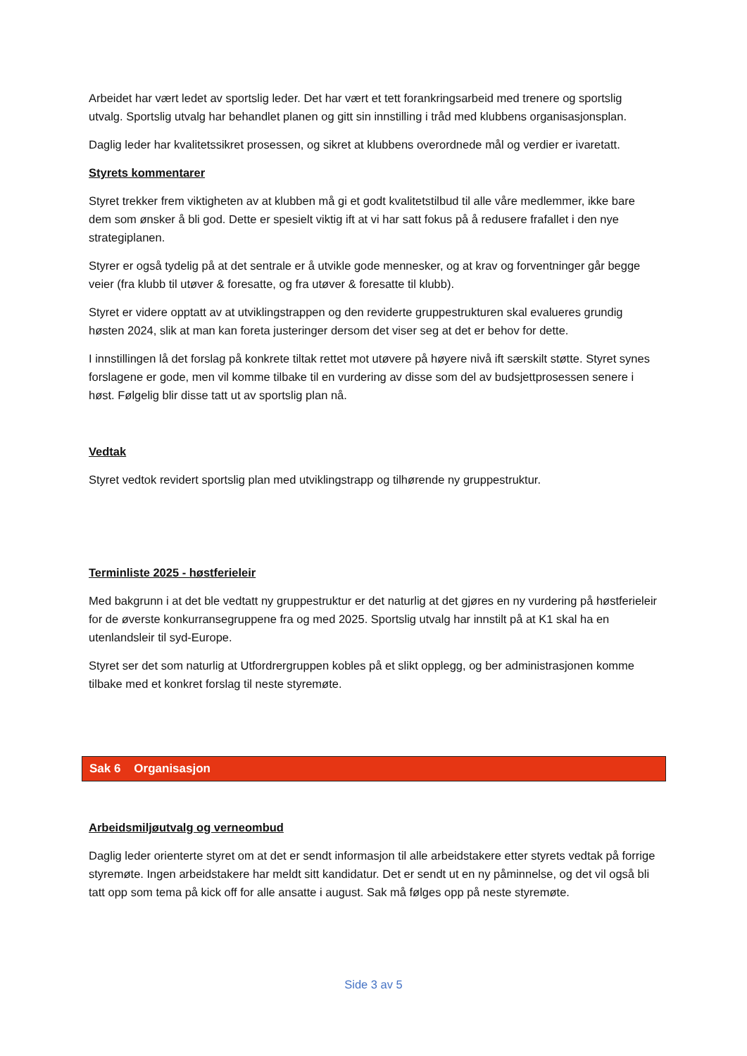Arbeidet har vært ledet av sportslig leder. Det har vært et tett forankringsarbeid med trenere og sportslig utvalg. Sportslig utvalg har behandlet planen og gitt sin innstilling i tråd med klubbens organisasjonsplan.
Daglig leder har kvalitetssikret prosessen, og sikret at klubbens overordnede mål og verdier er ivaretatt.
Styrets kommentarer
Styret trekker frem viktigheten av at klubben må gi et godt kvalitetstilbud til alle våre medlemmer, ikke bare dem som ønsker å bli god. Dette er spesielt viktig ift at vi har satt fokus på å redusere frafallet i den nye strategiplanen.
Styrer er også tydelig på at det sentrale er å utvikle gode mennesker, og at krav og forventninger går begge veier (fra klubb til utøver & foresatte, og fra utøver & foresatte til klubb).
Styret er videre opptatt av at utviklingstrappen og den reviderte gruppestrukturen skal evalueres grundig høsten 2024, slik at man kan foreta justeringer dersom det viser seg at det er behov for dette.
I innstillingen lå det forslag på konkrete tiltak rettet mot utøvere på høyere nivå ift særskilt støtte. Styret synes forslagene er gode, men vil komme tilbake til en vurdering av disse som del av budsjettprosessen senere i høst. Følgelig blir disse tatt ut av sportslig plan nå.
Vedtak
Styret vedtok revidert sportslig plan med utviklingstrapp og tilhørende ny gruppestruktur.
Terminliste 2025 - høstferieleir
Med bakgrunn i at det ble vedtatt ny gruppestruktur er det naturlig at det gjøres en ny vurdering på høstferieleir for de øverste konkurransegruppene fra og med 2025. Sportslig utvalg har innstilt på at K1 skal ha en utenlandsleir til syd-Europe.
Styret ser det som naturlig at Utfordrergruppen kobles på et slikt opplegg, og ber administrasjonen komme tilbake med et konkret forslag til neste styremøte.
Sak 6 Organisasjon
Arbeidsmiljøutvalg og verneombud
Daglig leder orienterte styret om at det er sendt informasjon til alle arbeidstakere etter styrets vedtak på forrige styremøte. Ingen arbeidstakere har meldt sitt kandidatur. Det er sendt ut en ny påminnelse, og det vil også bli tatt opp som tema på kick off for alle ansatte i august. Sak må følges opp på neste styremøte.
Side 3 av 5